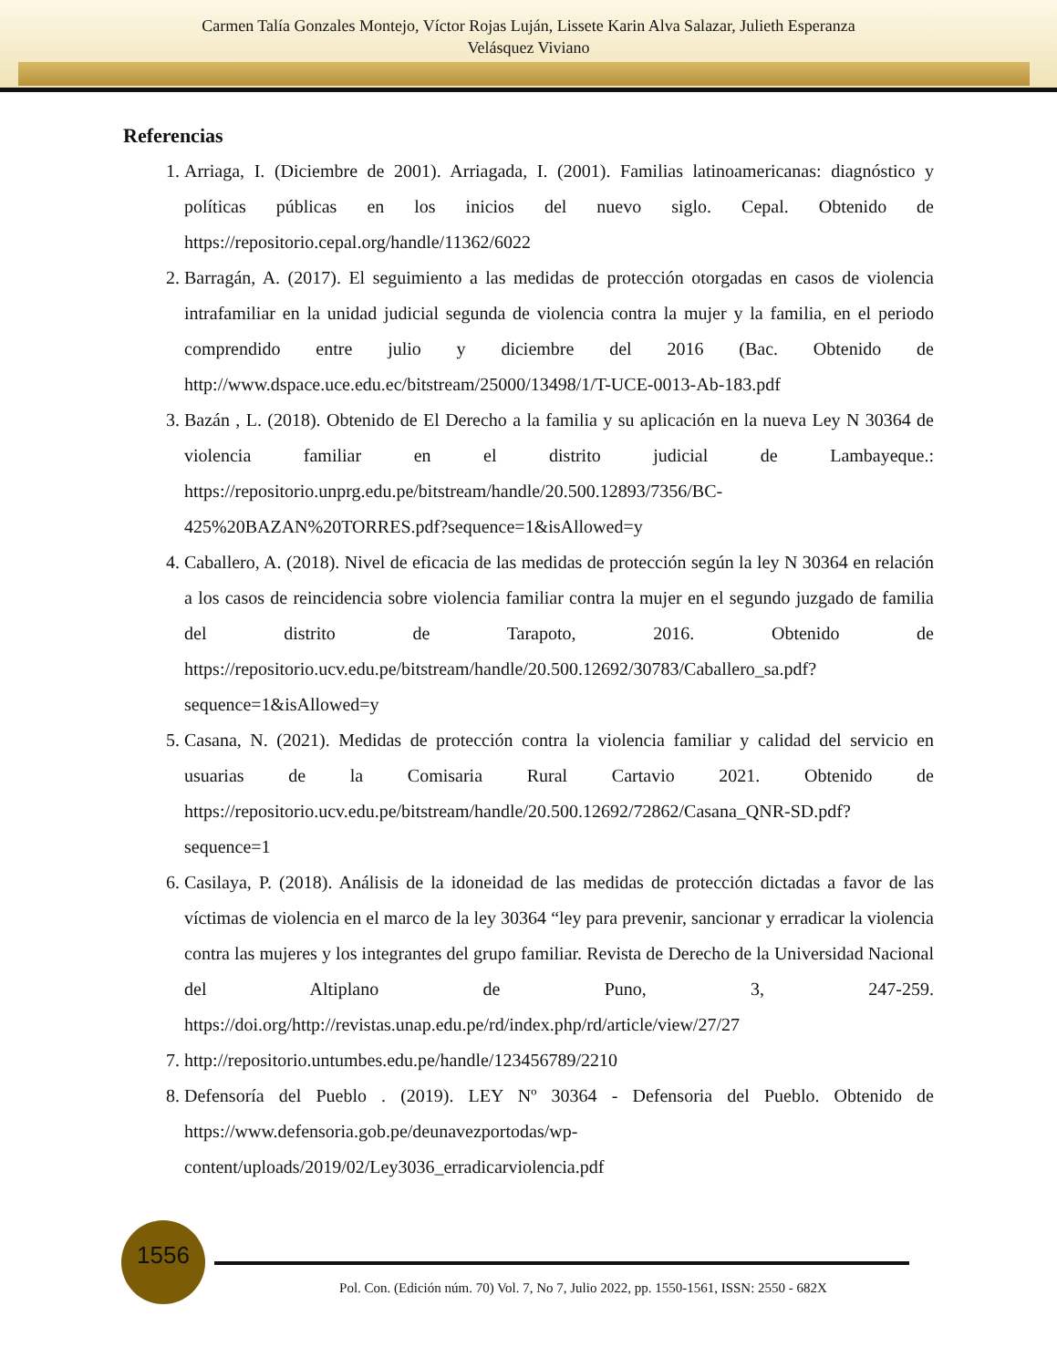Carmen Talía Gonzales Montejo, Víctor Rojas Luján, Lissete Karin Alva Salazar, Julieth Esperanza
Velásquez Viviano
Referencias
1. Arriaga, I. (Diciembre de 2001). Arriagada, I. (2001). Familias latinoamericanas: diagnóstico y políticas públicas en los inicios del nuevo siglo. Cepal. Obtenido de https://repositorio.cepal.org/handle/11362/6022
2. Barragán, A. (2017). El seguimiento a las medidas de protección otorgadas en casos de violencia intrafamiliar en la unidad judicial segunda de violencia contra la mujer y la familia, en el periodo comprendido entre julio y diciembre del 2016 (Bac. Obtenido de http://www.dspace.uce.edu.ec/bitstream/25000/13498/1/T-UCE-0013-Ab-183.pdf
3. Bazán , L. (2018). Obtenido de El Derecho a la familia y su aplicación en la nueva Ley N 30364 de violencia familiar en el distrito judicial de Lambayeque.: https://repositorio.unprg.edu.pe/bitstream/handle/20.500.12893/7356/BC-425%20BAZAN%20TORRES.pdf?sequence=1&isAllowed=y
4. Caballero, A. (2018). Nivel de eficacia de las medidas de protección según la ley N 30364 en relación a los casos de reincidencia sobre violencia familiar contra la mujer en el segundo juzgado de familia del distrito de Tarapoto, 2016. Obtenido de https://repositorio.ucv.edu.pe/bitstream/handle/20.500.12692/30783/Caballero_sa.pdf?sequence=1&isAllowed=y
5. Casana, N. (2021). Medidas de protección contra la violencia familiar y calidad del servicio en usuarias de la Comisaria Rural Cartavio 2021. Obtenido de https://repositorio.ucv.edu.pe/bitstream/handle/20.500.12692/72862/Casana_QNR-SD.pdf?sequence=1
6. Casilaya, P. (2018). Análisis de la idoneidad de las medidas de protección dictadas a favor de las víctimas de violencia en el marco de la ley 30364 “ley para prevenir, sancionar y erradicar la violencia contra las mujeres y los integrantes del grupo familiar. Revista de Derecho de la Universidad Nacional del Altiplano de Puno, 3, 247-259. https://doi.org/http://revistas.unap.edu.pe/rd/index.php/rd/article/view/27/27
7. http://repositorio.untumbes.edu.pe/handle/123456789/2210
8. Defensoría del Pueblo . (2019). LEY Nº 30364 - Defensoria del Pueblo. Obtenido de https://www.defensoria.gob.pe/deunavezportodas/wp-content/uploads/2019/02/Ley3036_erradicarviolencia.pdf
1556
Pol. Con. (Edición núm. 70) Vol. 7, No 7, Julio 2022, pp. 1550-1561, ISSN: 2550 - 682X